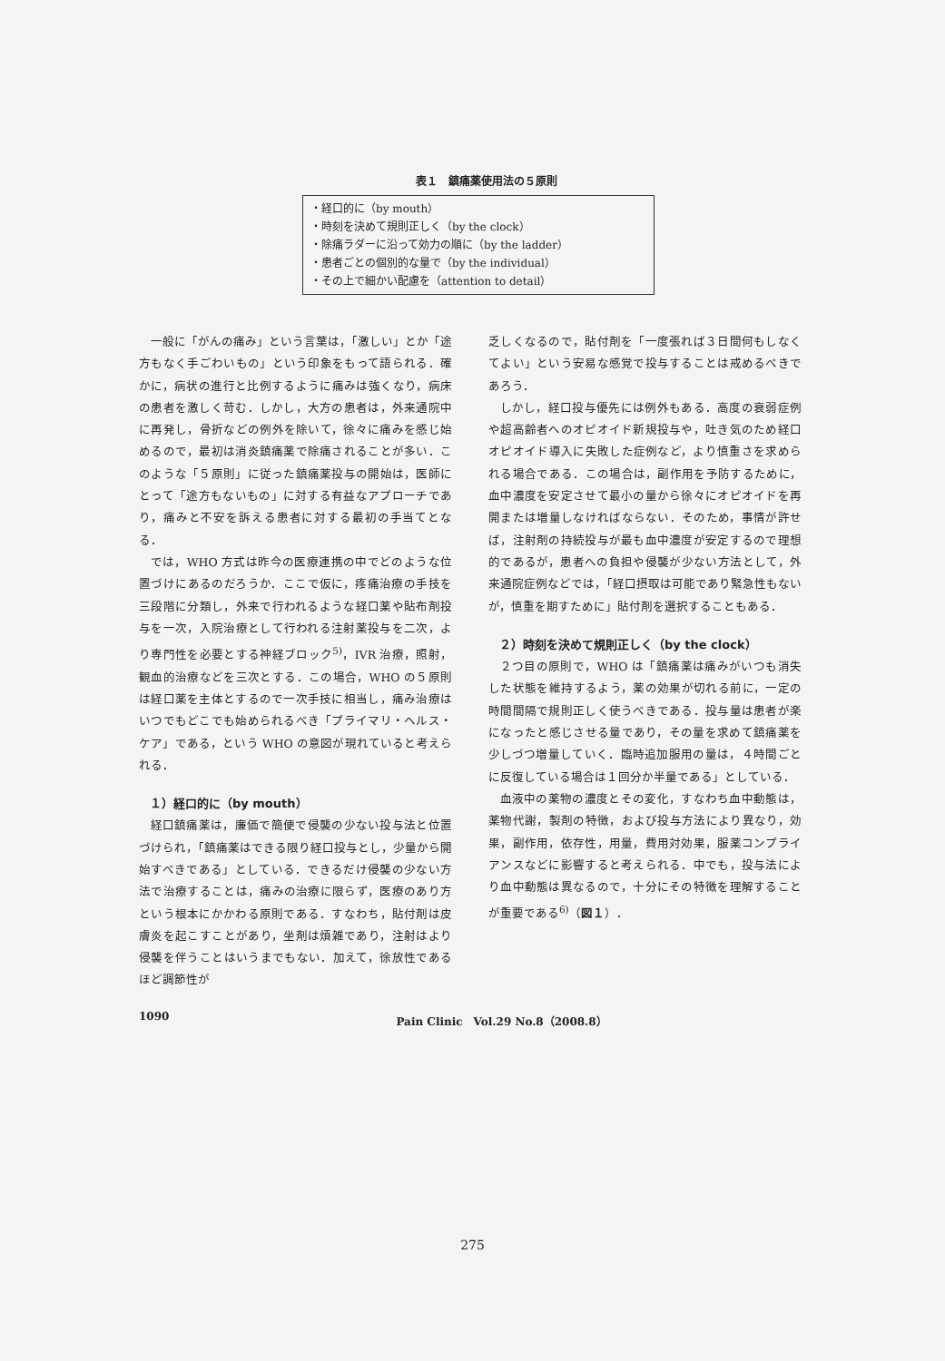表１　鎮痛薬使用法の５原則
・経口的に（by mouth）
・時刻を決めて規則正しく（by the clock）
・除痛ラダーに沿って効力の順に（by the ladder）
・患者ごとの個別的な量で（by the individual）
・その上で細かい配慮を（attention to detail）
一般に「がんの痛み」という言葉は，「激しい」とか「途方もなく手ごわいもの」という印象をもって語られる．確かに，病状の進行と比例するように痛みは強くなり，病床の患者を激しく苛む．しかし，大方の患者は，外来通院中に再発し，骨折などの例外を除いて，徐々に痛みを感じ始めるので，最初は消炎鎮痛薬で除痛されることが多い．このような「５原則」に従った鎮痛薬投与の開始は，医師にとって「途方もないもの」に対する有益なアプローチであり，痛みと不安を訴える患者に対する最初の手当てとなる．
では，WHO 方式は昨今の医療連携の中でどのような位置づけにあるのだろうか．ここで仮に，疼痛治療の手技を三段階に分類し，外来で行われるような経口薬や貼布剤投与を一次，入院治療として行われる注射薬投与を二次，より専門性を必要とする神経ブロック<sup>5)</sup>，IVR 治療，照射，観血的治療などを三次とする．この場合，WHO の５原則は経口薬を主体とするので一次手技に相当し，痛み治療はいつでもどこでも始められるべき「プライマリ・ヘルス・ケア」である，という WHO の意図が現れていると考えられる．
１）経口的に（by mouth）
経口鎮痛薬は，廉価で簡便で侵襲の少ない投与法と位置づけられ，「鎮痛薬はできる限り経口投与とし，少量から開始すべきである」としている．できるだけ侵襲の少ない方法で治療することは，痛みの治療に限らず，医療のあり方という根本にかかわる原則である．すなわち，貼付剤は皮膚炎を起こすことがあり，坐剤は煩雑であり，注射はより侵襲を伴うことはいうまでもない．加えて，徐放性であるほど調節性が
乏しくなるので，貼付剤を「一度張れば３日間何もしなくてよい」という安易な感覚で投与することは戒めるべきであろう．
しかし，経口投与優先には例外もある．高度の衰弱症例や超高齢者へのオピオイド新規投与や，吐き気のため経口オピオイド導入に失敗した症例など，より慎重さを求められる場合である．この場合は，副作用を予防するために，血中濃度を安定させて最小の量から徐々にオピオイドを再開または増量しなければならない．そのため，事情が許せば，注射剤の持続投与が最も血中濃度が安定するので理想的であるが，患者への負担や侵襲が少ない方法として，外来通院症例などでは，「経口摂取は可能であり緊急性もないが，慎重を期すために」貼付剤を選択することもある．
２）時刻を決めて規則正しく（by the clock）
２つ目の原則で，WHO は「鎮痛薬は痛みがいつも消失した状態を維持するよう，薬の効果が切れる前に，一定の時間間隔で規則正しく使うべきである．投与量は患者が楽になったと感じさせる量であり，その量を求めて鎮痛薬を少しづつ増量していく．臨時追加服用の量は，４時間ごとに反復している場合は１回分か半量である」としている．
血液中の薬物の濃度とその変化，すなわち血中動態は，薬物代謝，製剤の特徴，および投与方法により異なり，効果，副作用，依存性，用量，費用対効果，服薬コンプライアンスなどに影響すると考えられる．中でも，投与法により血中動態は異なるので，十分にその特徴を理解することが重要である<sup>6)</sup>（図１）．
1090 Pain Clinic　Vol.29 No.8（2008.8）
275